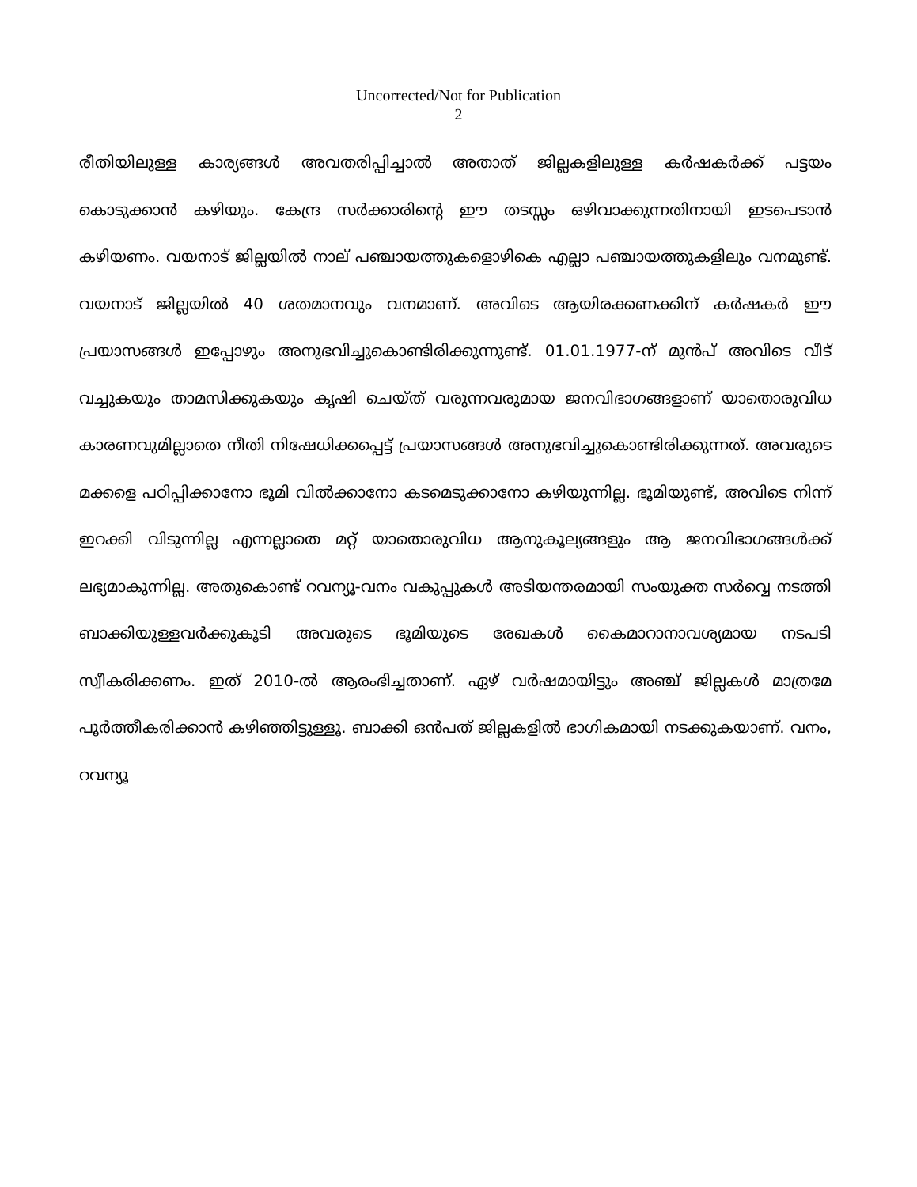Uncorrected/Not for Publication
2
രീതിയിലുള്ള കാര്യങ്ങൾ അവതരിപ്പിച്ചാൽ അതാത് ജില്ലകളിലുള്ള കർഷകർക്ക് പട്ടയം കൊടുക്കാൻ കഴിയും. കേന്ദ്ര സർക്കാരിന്റെ ഈ തടസ്സം ഒഴിവാക്കുന്നതിനായി ഇടപെടാൻ കഴിയണം. വയനാട് ജില്ലയിൽ നാല് പഞ്ചായത്തുകളൊഴികെ എല്ലാ പഞ്ചായത്തുകളിലും വനമുണ്ട്. വയനാട് ജില്ലയിൽ 40 ശതമാനവും വനമാണ്. അവിടെ ആയിരക്കണക്കിന് കർഷകർ ഈ പ്രയാസങ്ങൾ ഇപ്പോഴും അനുഭവിച്ചുകൊണ്ടിരിക്കുന്നുണ്ട്. 01.01.1977-ന് മുൻപ് അവിടെ വീട് വച്ചുകയും താമസിക്കുകയും കൃഷി ചെയ്ത് വരുന്നവരുമായ ജനവിഭാഗങ്ങളാണ് യാതൊരുവിധ കാരണവുമില്ലാതെ നീതി നിഷേധിക്കപ്പെട്ട് പ്രയാസങ്ങൾ അനുഭവിച്ചുകൊണ്ടിരിക്കുന്നത്. അവരുടെ മക്കളെ പഠിപ്പിക്കാനോ ഭൂമി വിൽക്കാനോ കടമെടുക്കാനോ കഴിയുന്നില്ല. ഭൂമിയുണ്ട്, അവിടെ നിന്ന് ഇറക്കി വിടുന്നില്ല എന്നല്ലാതെ മറ്റ് യാതൊരുവിധ ആനുകൂല്യങ്ങളും ആ ജനവിഭാഗങ്ങൾക്ക് ലഭ്യമാകുന്നില്ല. അതുകൊണ്ട് റവന്യൂ-വനം വകുപ്പുകൾ അടിയന്തരമായി സംയുക്ത സർവ്വെ നടത്തി ബാക്കിയുള്ളവർക്കുകൂടി അവരുടെ ഭൂമിയുടെ രേഖകൾ കൈമാറാനാവശ്യമായ നടപടി സ്വീകരിക്കണം. ഇത് 2010-ൽ ആരംഭിച്ചതാണ്. ഏഴ് വർഷമായിട്ടും അഞ്ച് ജില്ലകൾ മാത്രമേ പൂർത്തീകരിക്കാൻ കഴിഞ്ഞിട്ടുള്ളൂ. ബാക്കി ഒൻപത് ജില്ലകളിൽ ഭാഗികമായി നടക്കുകയാണ്. വനം, റവന്യൂ